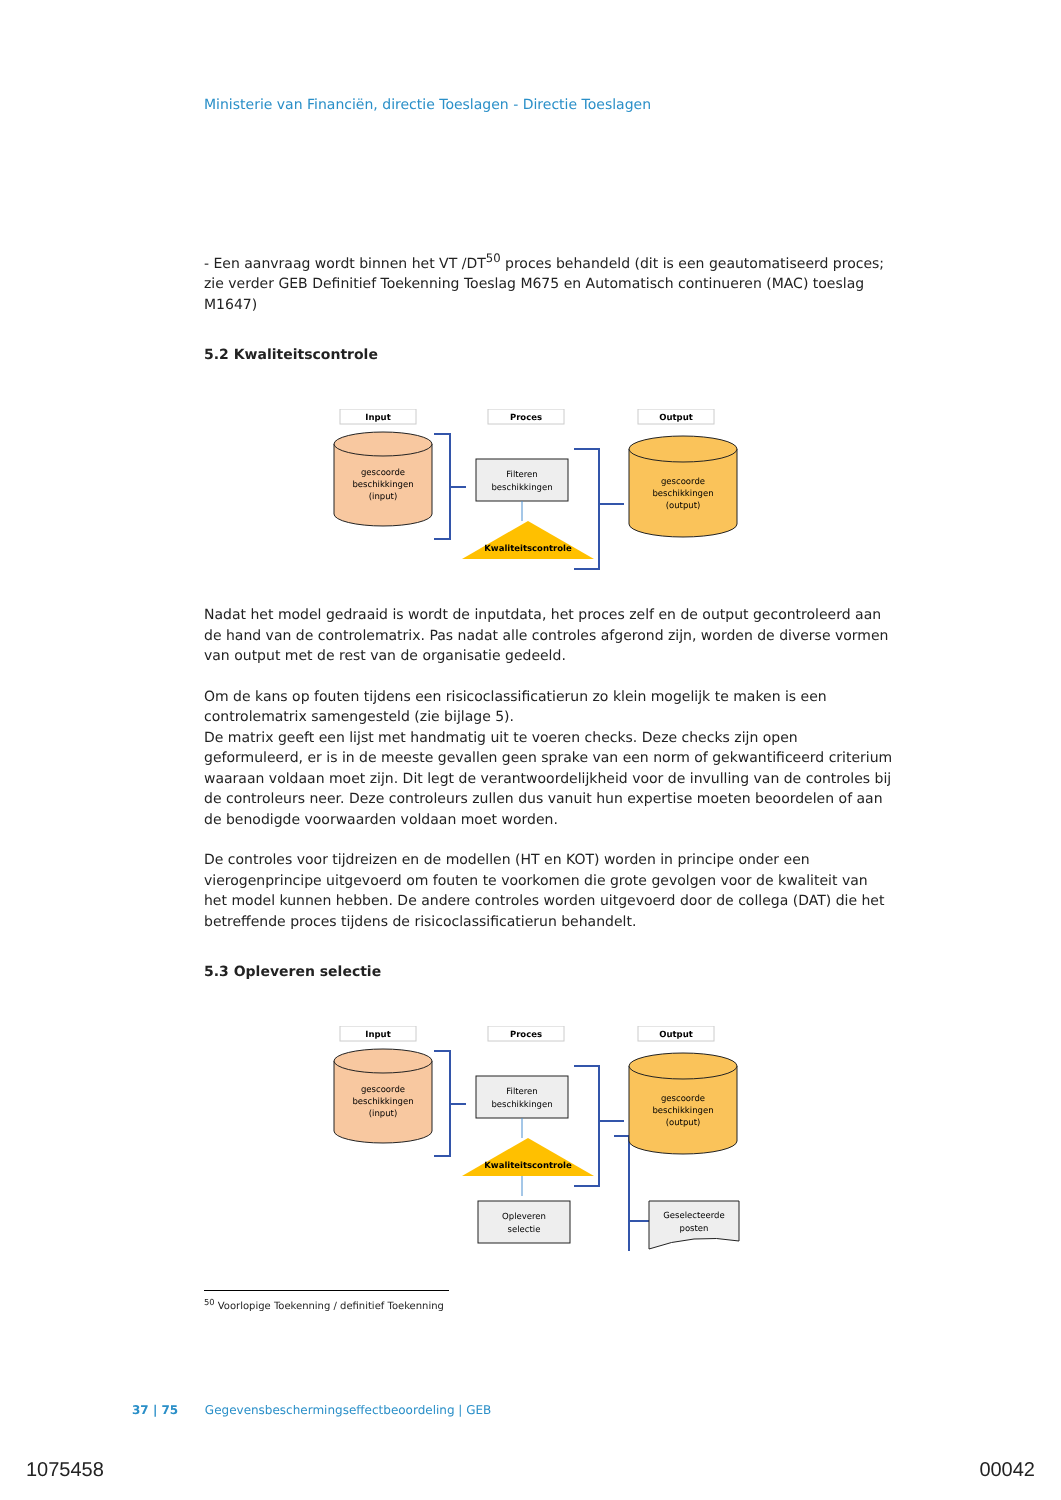Ministerie van Financiën, directie Toeslagen - Directie Toeslagen
- Een aanvraag wordt binnen het VT /DT<sup>50</sup> proces behandeld (dit is een geautomatiseerd proces; zie verder GEB Definitief Toekenning Toeslag M675 en Automatisch continueren (MAC) toeslag M1647)
5.2 Kwaliteitscontrole
Input
Proces
Output
gescoorde
beschikkingen
(input)
Filteren
beschikkingen
Kwaliteitscontrole
gescoorde
beschikkingen
(output)
Nadat het model gedraaid is wordt de inputdata, het proces zelf en de output gecontroleerd aan de hand van de controlematrix. Pas nadat alle controles afgerond zijn, worden de diverse vormen van output met de rest van de organisatie gedeeld.
Om de kans op fouten tijdens een risicoclassificatierun zo klein mogelijk te maken is een controlematrix samengesteld (zie bijlage 5).
De matrix geeft een lijst met handmatig uit te voeren checks. Deze checks zijn open geformuleerd, er is in de meeste gevallen geen sprake van een norm of gekwantificeerd criterium waaraan voldaan moet zijn. Dit legt de verantwoordelijkheid voor de invulling van de controles bij de controleurs neer. Deze controleurs zullen dus vanuit hun expertise moeten beoordelen of aan de benodigde voorwaarden voldaan moet worden.
De controles voor tijdreizen en de modellen (HT en KOT) worden in principe onder een vierogenprincipe uitgevoerd om fouten te voorkomen die grote gevolgen voor de kwaliteit van het model kunnen hebben. De andere controles worden uitgevoerd door de collega (DAT) die het betreffende proces tijdens de risicoclassificatierun behandelt.
5.3 Opleveren selectie
Input
Proces
Output
gescoorde
beschikkingen
(input)
Filteren
beschikkingen
Kwaliteitscontrole
Opleveren
selectie
gescoorde
beschikkingen
(output)
Geselecteerde
posten
<sup>50</sup> Voorlopige Toekenning / definitief Toekenning
37 | 75 Gegevensbeschermingseffectbeoordeling | GEB
1075458 00042